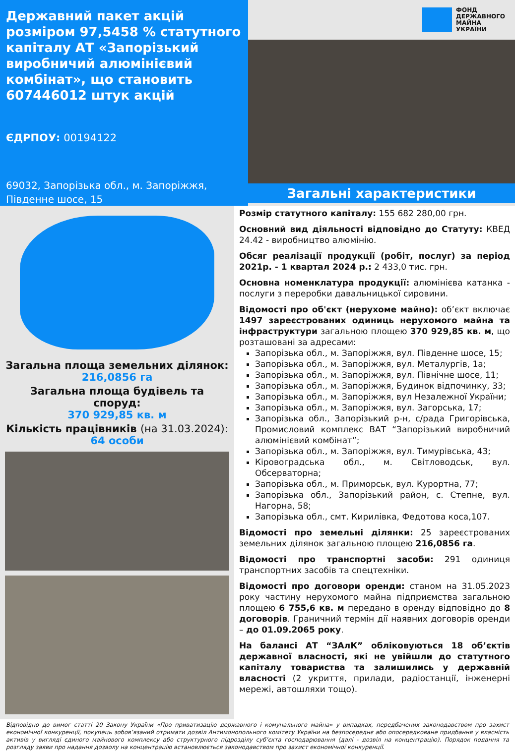Державний пакет акцій розміром 97,5458 % статутного капіталу АТ «Запорізький виробничий алюмінієвий комбінат», що становить 607446012 штук акцій
ЄДРПОУ: 00194122
69032, Запорізька обл., м. Запоріжжя, Південне шосе, 15
ФОНД
ДЕРЖАВНОГО
МАЙНА
УКРАЇНИ
Загальні характеристики
Загальна площа земельних ділянок:
216,0856 га
Загальна площа будівель та споруд:
370 929,85 кв. м
Кількість працівників (на 31.03.2024):
64 особи
Розмір статутного капіталу: 155 682 280,00 грн.
Основний вид діяльності відповідно до Статуту: КВЕД 24.42 - виробництво алюмінію.
Обсяг реалізації продукції (робіт, послуг) за період 2021р. - 1 квартал 2024 р.: 2 433,0 тис. грн.
Основна номенклатура продукції: алюмінієва катанка - послуги з переробки давальницької сировини.
Відомості про об'єкт (нерухоме майно): об’єкт включає 1497 зареєстрованих одиниць нерухомого майна та інфраструктури загальною площею 370 929,85 кв. м, що розташовані за адресами:
Запорізька обл., м. Запоріжжя, вул. Південне шосе, 15;
Запорізька обл., м. Запоріжжя, вул. Металургів, 1а;
Запорізька обл., м. Запоріжжя, вул. Північне шосе, 11;
Запорізька обл., м. Запоріжжя, Будинок відпочинку, 33;
Запорізька обл., м. Запоріжжя, вул Незалежної України;
Запорізька обл., м. Запоріжжя, вул. Загорська, 17;
Запорізька обл., Запорізький р-н, с/рада Григорівська, Промисловий комплекс ВАТ “Запорізький виробничий алюмінієвий комбінат”;
Запорізька обл., м. Запоріжжя, вул. Тимурівська, 43;
Кіровоградська обл., м. Світловодськ, вул. Обсерваторна;
Запорізька обл., м. Приморськ, вул. Курортна, 77;
Запорізька обл., Запорізький район, с. Степне, вул. Нагорна, 58;
Запорізька обл., смт. Кирилівка, Федотова коса,107.
Відомості про земельні ділянки: 25 зареєстрованих земельних ділянок загальною площею 216,0856 га.
Відомості про транспортні засоби: 291 одиниця транспортних засобів та спецтехніки.
Відомості про договори оренди: станом на 31.05.2023 року частину нерухомого майна підприємства загальною площею 6 755,6 кв. м передано в оренду відповідно до 8 договорів. Граничний термін дії наявних договорів оренди – до 01.09.2065 року.
На балансі АТ “ЗАлК” обліковуються 18 об’єктів державної власності, які не увійшли до статутного капіталу товариства та залишились у державній власності (2 укриття, прилади, радіостанції, інженерні мережі, автошляхи тощо).
Відповідно до вимог статті 20 Закону України «Про приватизацію державного і комунального майна» у випадках, передбачених законодавством про захист економічної конкуренції, покупець зобов’язаний отримати дозвіл Антимонопольного комітету України на безпосереднє або опосередковане придбання у власність активів у вигляді єдиного майнового комплексу або структурного підрозділу суб’єкта господарювання (далі - дозвіл на концентрацію). Порядок подання та розгляду заяви про надання дозволу на концентрацію встановлюється законодавством про захист економічної конкуренції.